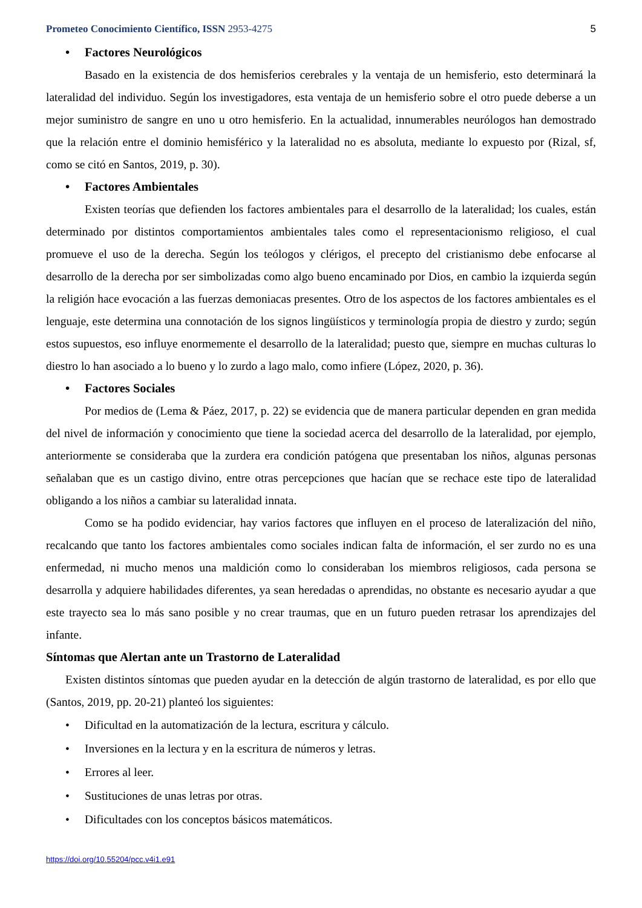Prometeo Conocimiento Científico, ISSN 2953-4275 5
• Factores Neurológicos
Basado en la existencia de dos hemisferios cerebrales y la ventaja de un hemisferio, esto determinará la lateralidad del individuo. Según los investigadores, esta ventaja de un hemisferio sobre el otro puede deberse a un mejor suministro de sangre en uno u otro hemisferio. En la actualidad, innumerables neurólogos han demostrado que la relación entre el dominio hemisférico y la lateralidad no es absoluta, mediante lo expuesto por (Rizal, sf, como se citó en Santos, 2019, p. 30).
• Factores Ambientales
Existen teorías que defienden los factores ambientales para el desarrollo de la lateralidad; los cuales, están determinado por distintos comportamientos ambientales tales como el representacionismo religioso, el cual promueve el uso de la derecha. Según los teólogos y clérigos, el precepto del cristianismo debe enfocarse al desarrollo de la derecha por ser simbolizadas como algo bueno encaminado por Dios, en cambio la izquierda según la religión hace evocación a las fuerzas demoniacas presentes. Otro de los aspectos de los factores ambientales es el lenguaje, este determina una connotación de los signos lingüísticos y terminología propia de diestro y zurdo; según estos supuestos, eso influye enormemente el desarrollo de la lateralidad; puesto que, siempre en muchas culturas lo diestro lo han asociado a lo bueno y lo zurdo a lago malo, como infiere (López, 2020, p. 36).
• Factores Sociales
Por medios de (Lema & Páez, 2017, p. 22) se evidencia que de manera particular dependen en gran medida del nivel de información y conocimiento que tiene la sociedad acerca del desarrollo de la lateralidad, por ejemplo, anteriormente se consideraba que la zurdera era condición patógena que presentaban los niños, algunas personas señalaban que es un castigo divino, entre otras percepciones que hacían que se rechace este tipo de lateralidad obligando a los niños a cambiar su lateralidad innata.
Como se ha podido evidenciar, hay varios factores que influyen en el proceso de lateralización del niño, recalcando que tanto los factores ambientales como sociales indican falta de información, el ser zurdo no es una enfermedad, ni mucho menos una maldición como lo consideraban los miembros religiosos, cada persona se desarrolla y adquiere habilidades diferentes, ya sean heredadas o aprendidas, no obstante es necesario ayudar a que este trayecto sea lo más sano posible y no crear traumas, que en un futuro pueden retrasar los aprendizajes del infante.
Síntomas que Alertan ante un Trastorno de Lateralidad
Existen distintos síntomas que pueden ayudar en la detección de algún trastorno de lateralidad, es por ello que (Santos, 2019, pp. 20-21) planteó los siguientes:
• Dificultad en la automatización de la lectura, escritura y cálculo.
• Inversiones en la lectura y en la escritura de números y letras.
• Errores al leer.
• Sustituciones de unas letras por otras.
• Dificultades con los conceptos básicos matemáticos.
https://doi.org/10.55204/pcc.v4i1.e91